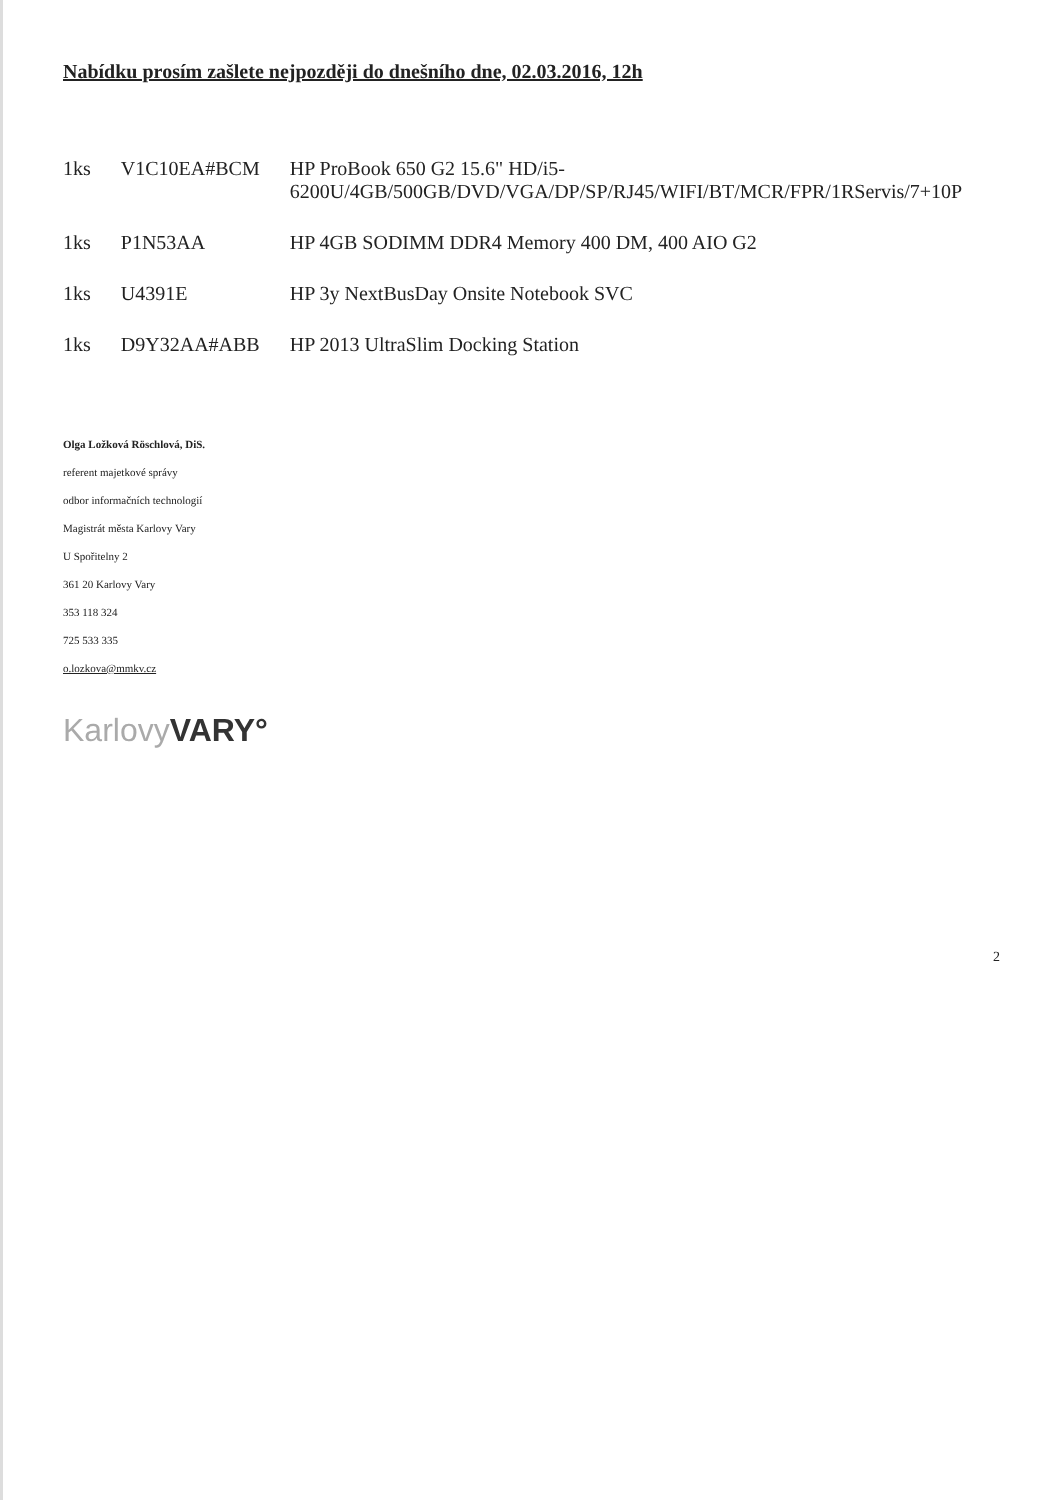Nabídku prosím zašlete nejpozději do dnešního dne, 02.03.2016, 12h
| 1ks | V1C10EA#BCM | HP ProBook 650 G2 15.6" HD/i5-6200U/4GB/500GB/DVD/VGA/DP/SP/RJ45/WIFI/BT/MCR/FPR/1RServis/7+10P |
| 1ks | P1N53AA | HP 4GB SODIMM DDR4 Memory 400 DM, 400 AIO G2 |
| 1ks | U4391E | HP 3y NextBusDay Onsite Notebook SVC |
| 1ks | D9Y32AA#ABB | HP 2013 UltraSlim Docking Station |
Olga Ložková Röschlová, DiS.
referent majetkové správy
odbor informačních technologií
Magistrát města Karlovy Vary
U Spořitelny 2
361 20 Karlovy Vary
353 118 324
725 533 335
o.lozkova@mmkv.cz
Karlovy VARY°
2